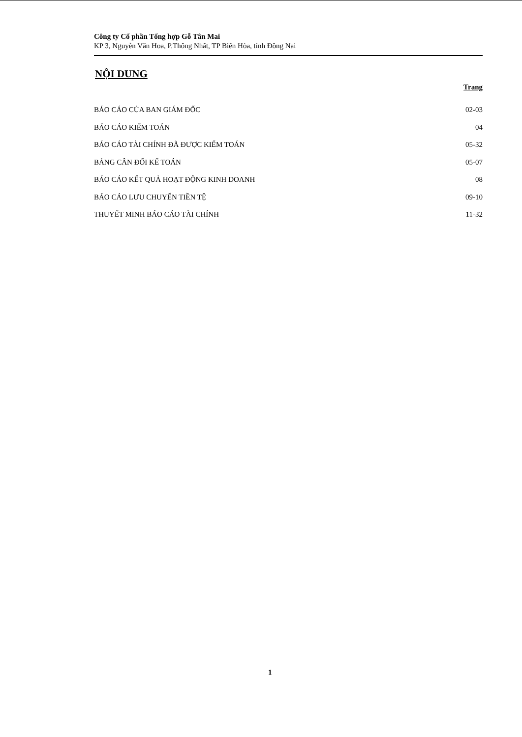Công ty Cổ phần Tổng hợp Gỗ Tân Mai
KP 3, Nguyễn Văn Hoa, P.Thống Nhất, TP Biên Hòa, tỉnh Đồng Nai
NỘI DUNG
Trang
| BÁO CÁO CỦA BAN GIÁM ĐỐC | 02-03 |
| BÁO CÁO KIỂM TOÁN | 04 |
| BÁO CÁO TÀI CHÍNH ĐÃ ĐƯỢC KIỂM TOÁN | 05-32 |
| BẢNG CÂN ĐỐI KẾ TOÁN | 05-07 |
| BÁO CÁO KẾT QUẢ HOẠT ĐỘNG KINH DOANH | 08 |
| BÁO CÁO LƯU CHUYỂN TIỀN TỆ | 09-10 |
| THUYẾT MINH BÁO CÁO TÀI CHÍNH | 11-32 |
1